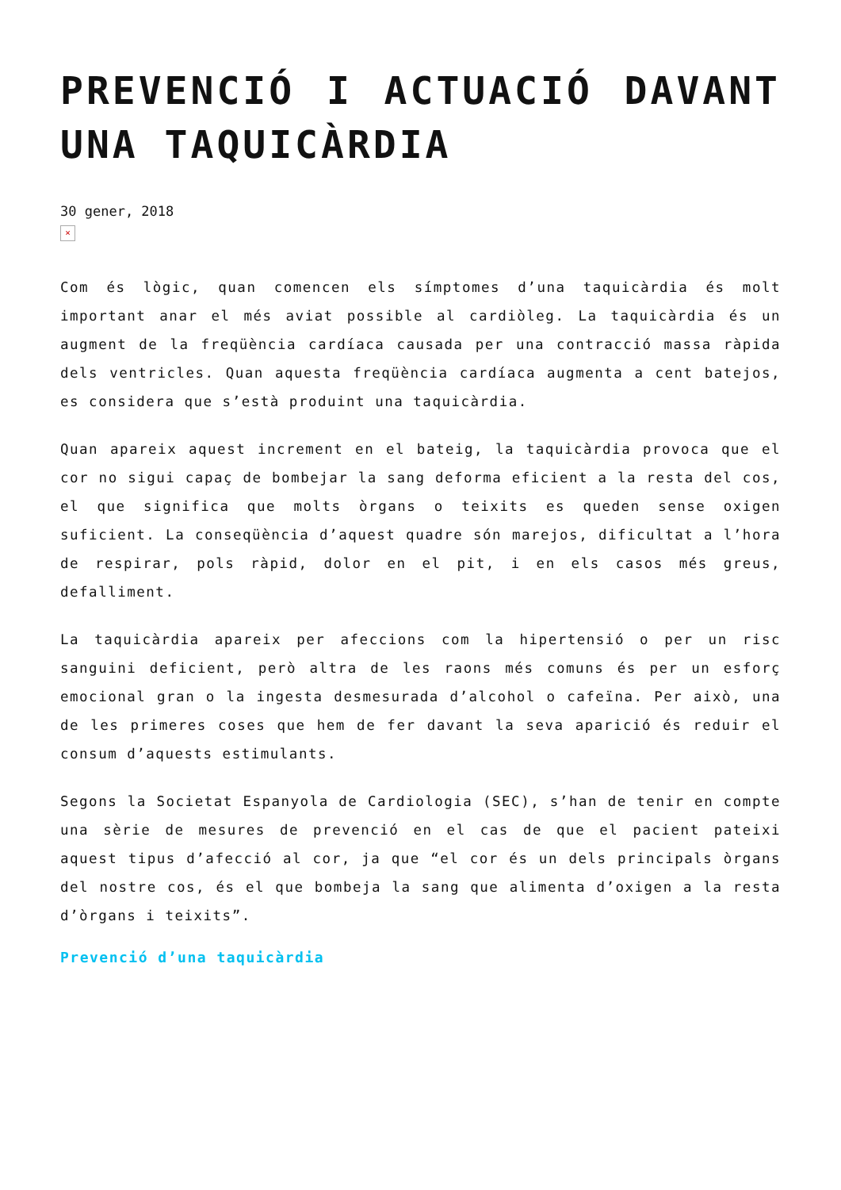PREVENCIÓ I ACTUACIÓ DAVANT UNA TAQUICÀRDIA
30 gener, 2018
×
Com és lògic, quan comencen els símptomes d’una taquicàrdia és molt important anar el més aviat possible al cardiòleg. La taquicàrdia és un augment de la freqüència cardíaca causada per una contracció massa ràpida dels ventricles. Quan aquesta freqüència cardíaca augmenta a cent batejos, es considera que s’està produint una taquicàrdia.
Quan apareix aquest increment en el bateig, la taquicàrdia provoca que el cor no sigui capaç de bombejar la sang deforma eficient a la resta del cos, el que significa que molts òrgans o teixits es queden sense oxigen suficient. La conseqüència d’aquest quadre són marejos, dificultat a l’hora de respirar, pols ràpid, dolor en el pit, i en els casos més greus, defalliment.
La taquicàrdia apareix per afeccions com la hipertensió o per un risc sanguini deficient, però altra de les raons més comuns és per un esforç emocional gran o la ingesta desmesurada d’alcohol o cafeïna. Per això, una de les primeres coses que hem de fer davant la seva aparició és reduir el consum d’aquests estimulants.
Segons la Societat Espanyola de Cardiologia (SEC), s’han de tenir en compte una sèrie de mesures de prevenció en el cas de que el pacient pateixi aquest tipus d’afecció al cor, ja que “el cor és un dels principals òrgans del nostre cos, és el que bombeja la sang que alimenta d’oxigen a la resta d’òrgans i teixits”.
Prevenció d’una taquicàrdia